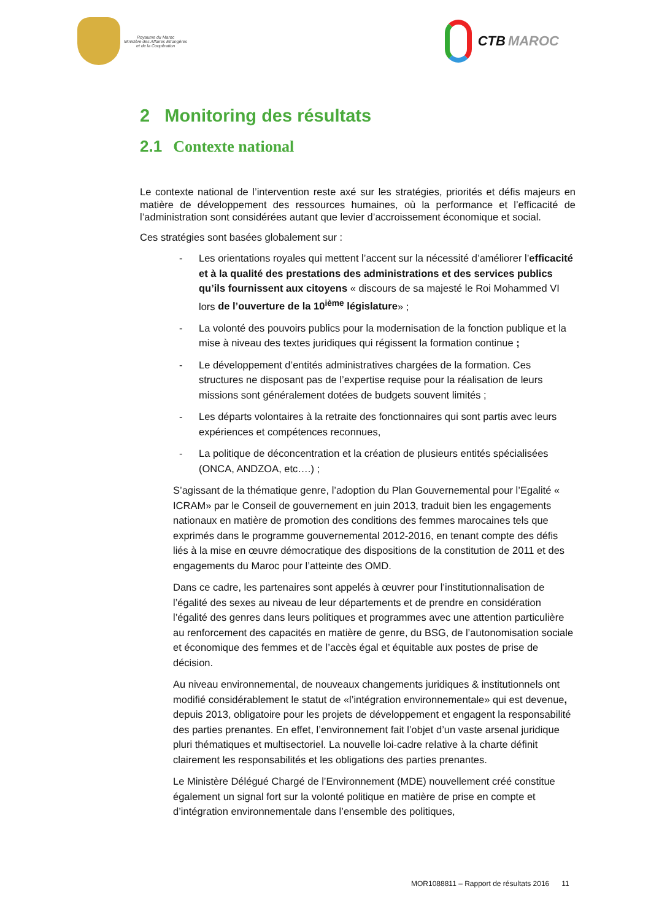Royaume du Maroc
Ministère des Affaires Etrangères
et de la Coopération
CTB MAROC
2 Monitoring des résultats
2.1 Contexte national
Le contexte national de l’intervention reste axé sur les stratégies, priorités et défis majeurs en matière de développement des ressources humaines, où la performance et l’efficacité de l’administration sont considérées autant que levier d’accroissement économique et social.
Ces stratégies sont basées globalement sur :
- Les orientations royales qui mettent l’accent sur la nécessité d’améliorer l’efficacité et à la qualité des prestations des administrations et des services publics qu’ils fournissent aux citoyens « discours de sa majesté le Roi Mohammed VI lors de l’ouverture de la 10<sup>ième</sup> législature» ;
- La volonté des pouvoirs publics pour la modernisation de la fonction publique et la mise à niveau des textes juridiques qui régissent la formation continue ;
- Le développement d’entités administratives chargées de la formation. Ces structures ne disposant pas de l’expertise requise pour la réalisation de leurs missions sont généralement dotées de budgets souvent limités ;
- Les départs volontaires à la retraite des fonctionnaires qui sont partis avec leurs expériences et compétences reconnues,
- La politique de déconcentration et la création de plusieurs entités spécialisées (ONCA, ANDZOA, etc….) ;
S’agissant de la thématique genre, l’adoption du Plan Gouvernemental pour l’Egalité « ICRAM» par le Conseil de gouvernement en juin 2013, traduit bien les engagements nationaux en matière de promotion des conditions des femmes marocaines tels que exprimés dans le programme gouvernemental 2012-2016, en tenant compte des défis liés à la mise en œuvre démocratique des dispositions de la constitution de 2011 et des engagements du Maroc pour l’atteinte des OMD.
Dans ce cadre, les partenaires sont appelés à œuvrer pour l’institutionnalisation de l’égalité des sexes au niveau de leur départements et de prendre en considération l’égalité des genres dans leurs politiques et programmes avec une attention particulière au renforcement des capacités en matière de genre, du BSG, de l’autonomisation sociale et économique des femmes et de l’accès égal et équitable aux postes de prise de décision.
Au niveau environnemental, de nouveaux changements juridiques & institutionnels ont modifié considérablement le statut de «l’intégration environnementale» qui est devenue, depuis 2013, obligatoire pour les projets de développement et engagent la responsabilité des parties prenantes. En effet, l’environnement fait l’objet d’un vaste arsenal juridique pluri thématiques et multisectoriel. La nouvelle loi-cadre relative à la charte définit clairement les responsabilités et les obligations des parties prenantes.
Le Ministère Délégué Chargé de l’Environnement (MDE) nouvellement créé constitue également un signal fort sur la volonté politique en matière de prise en compte et d’intégration environnementale dans l’ensemble des politiques,
MOR1088811 – Rapport de résultats 2016 11